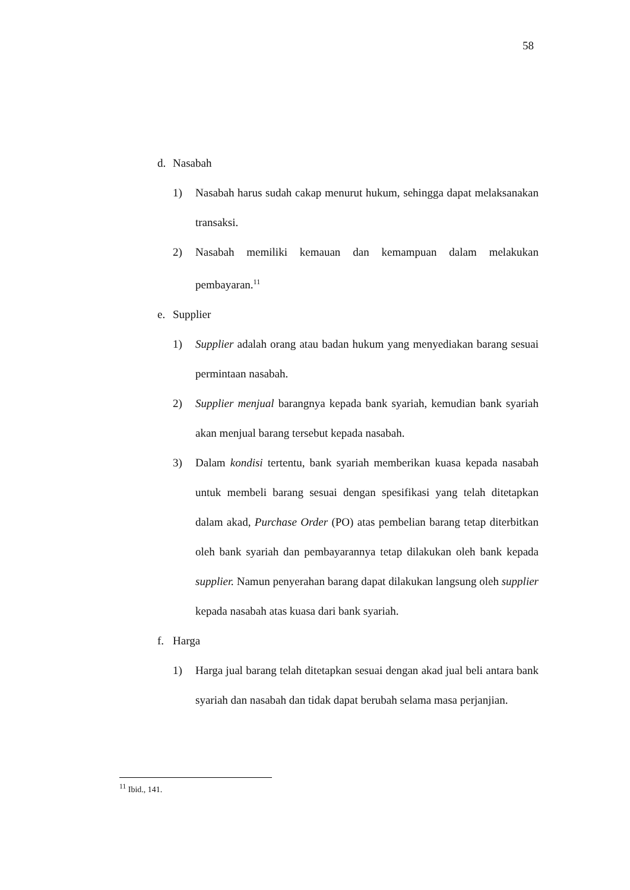58
d. Nasabah
1) Nasabah harus sudah cakap menurut hukum, sehingga dapat melaksanakan transaksi.
2) Nasabah memiliki kemauan dan kemampuan dalam melakukan pembayaran.<sup>11</sup>
e. Supplier
1) Supplier adalah orang atau badan hukum yang menyediakan barang sesuai permintaan nasabah.
2) Supplier menjual barangnya kepada bank syariah, kemudian bank syariah akan menjual barang tersebut kepada nasabah.
3) Dalam kondisi tertentu, bank syariah memberikan kuasa kepada nasabah untuk membeli barang sesuai dengan spesifikasi yang telah ditetapkan dalam akad, Purchase Order (PO) atas pembelian barang tetap diterbitkan oleh bank syariah dan pembayarannya tetap dilakukan oleh bank kepada supplier. Namun penyerahan barang dapat dilakukan langsung oleh supplier kepada nasabah atas kuasa dari bank syariah.
f. Harga
1) Harga jual barang telah ditetapkan sesuai dengan akad jual beli antara bank syariah dan nasabah dan tidak dapat berubah selama masa perjanjian.
<sup>11</sup> Ibid., 141.